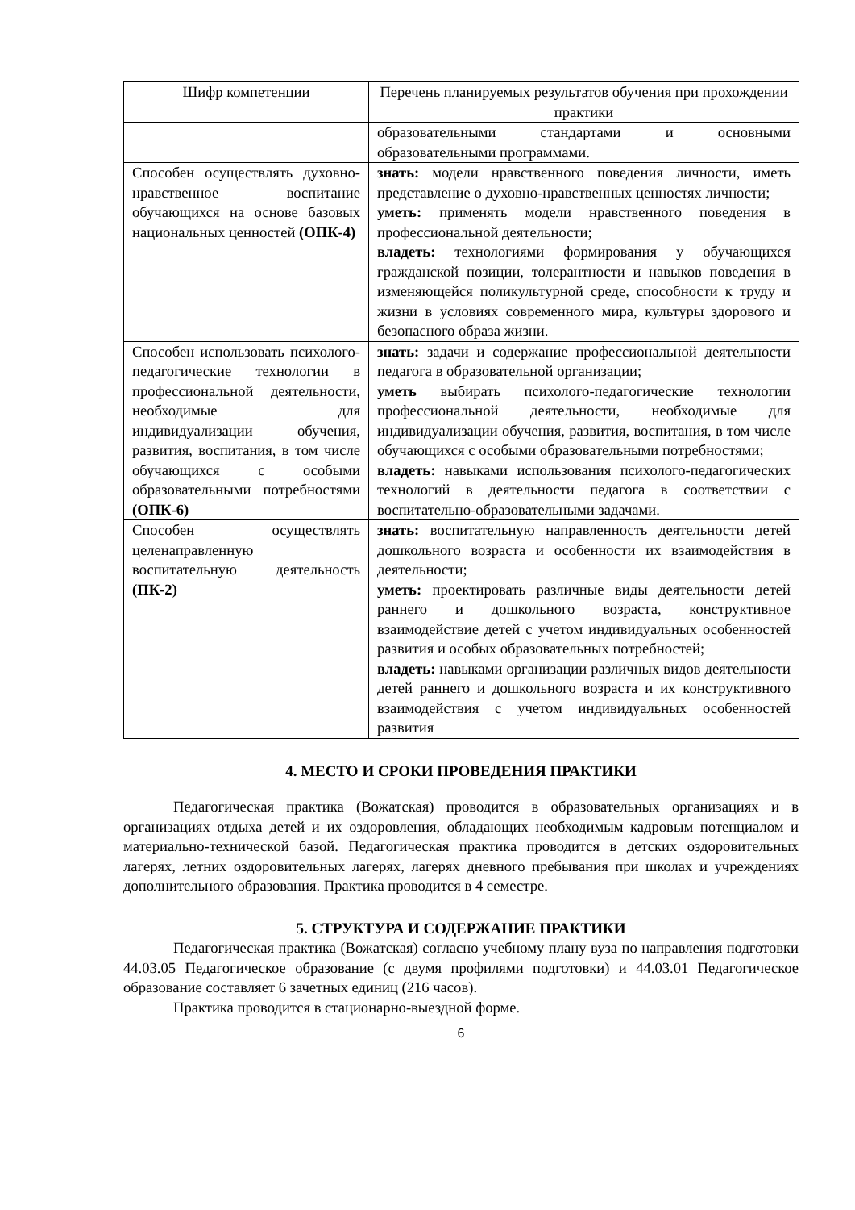| Шифр компетенции | Перечень планируемых результатов обучения при прохождении практики |
| --- | --- |
| | образовательными стандартами и основными образовательными программами. |
| Способен осуществлять духовно-нравственное воспитание обучающихся на основе базовых национальных ценностей (ОПК-4) | знать: модели нравственного поведения личности, иметь представление о духовно-нравственных ценностях личности; уметь: применять модели нравственного поведения в профессиональной деятельности; владеть: технологиями формирования у обучающихся гражданской позиции, толерантности и навыков поведения в изменяющейся поликультурной среде, способности к труду и жизни в условиях современного мира, культуры здорового и безопасного образа жизни. |
| Способен использовать психолого-педагогические технологии в профессиональной деятельности, необходимые для индивидуализации обучения, развития, воспитания, в том числе обучающихся с особыми образовательными потребностями (ОПК-6) | знать: задачи и содержание профессиональной деятельности педагога в образовательной организации; уметь выбирать психолого-педагогические технологии профессиональной деятельности, необходимые для индивидуализации обучения, развития, воспитания, в том числе обучающихся с особыми образовательными потребностями; владеть: навыками использования психолого-педагогических технологий в деятельности педагога в соответствии с воспитательно-образовательными задачами. |
| Способен осуществлять целенаправленную воспитательную деятельность (ПК-2) | знать: воспитательную направленность деятельности детей дошкольного возраста и особенности их взаимодействия в деятельности; уметь: проектировать различные виды деятельности детей раннего и дошкольного возраста, конструктивное взаимодействие детей с учетом индивидуальных особенностей развития и особых образовательных потребностей; владеть: навыками организации различных видов деятельности детей раннего и дошкольного возраста и их конструктивного взаимодействия с учетом индивидуальных особенностей развития |
4. МЕСТО И СРОКИ ПРОВЕДЕНИЯ ПРАКТИКИ
Педагогическая практика (Вожатская) проводится в образовательных организациях и в организациях отдыха детей и их оздоровления, обладающих необходимым кадровым потенциалом и материально-технической базой. Педагогическая практика проводится в детских оздоровительных лагерях, летних оздоровительных лагерях, лагерях дневного пребывания при школах и учреждениях дополнительного образования. Практика проводится в 4 семестре.
5. СТРУКТУРА И СОДЕРЖАНИЕ ПРАКТИКИ
Педагогическая практика (Вожатская) согласно учебному плану вуза по направления подготовки 44.03.05 Педагогическое образование (с двумя профилями подготовки) и 44.03.01 Педагогическое образование составляет 6 зачетных единиц (216 часов).
Практика проводится в стационарно-выездной форме.
6